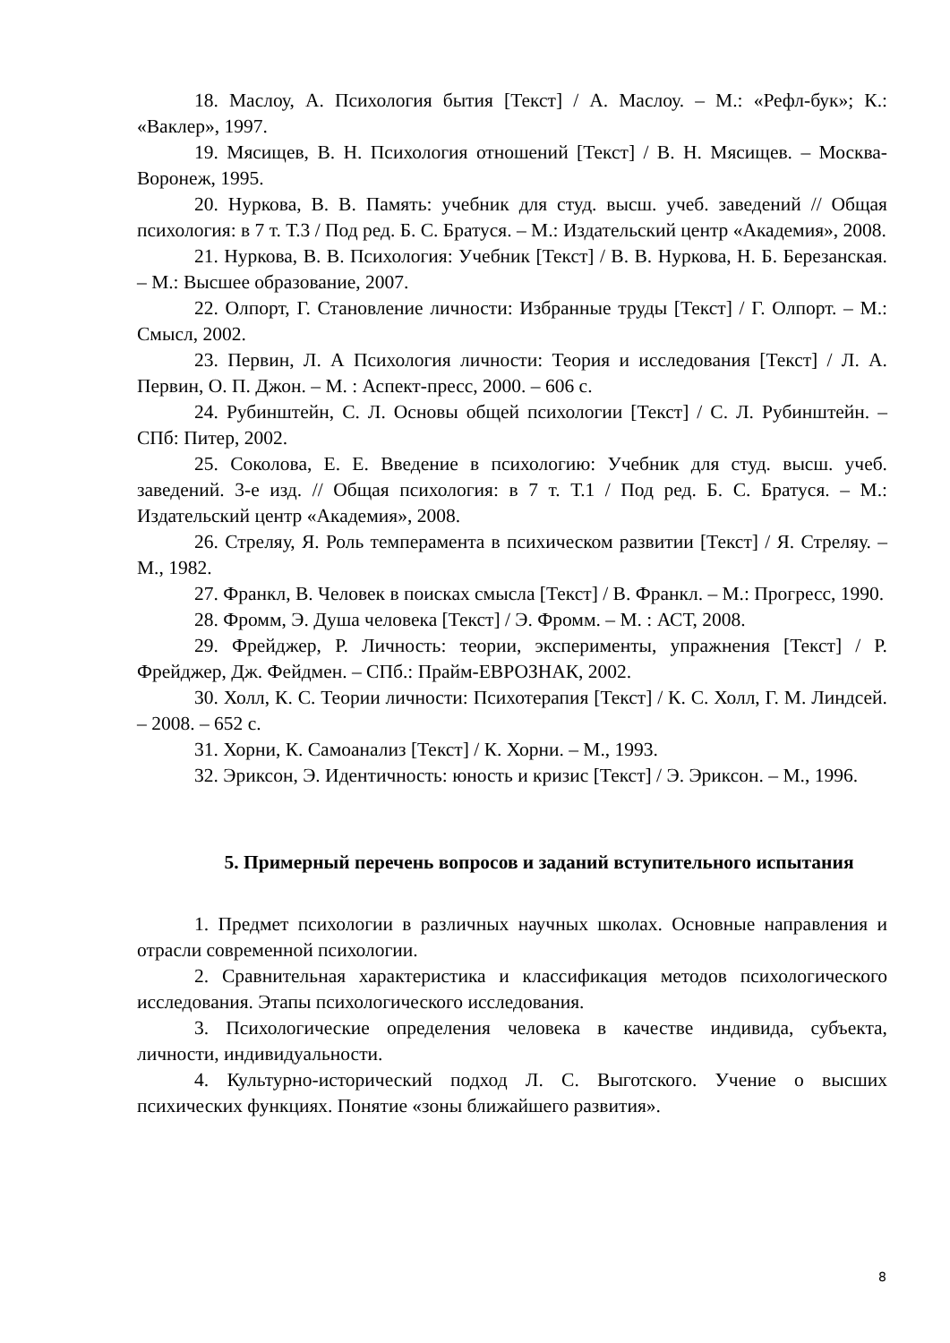18. Маслоу, А. Психология бытия [Текст] / А. Маслоу. – М.: «Рефл-бук»; К.: «Ваклер», 1997.
19. Мясищев, В. Н. Психология отношений [Текст] / В. Н. Мясищев. – Москва-Воронеж, 1995.
20. Нуркова, В. В. Память: учебник для студ. высш. учеб. заведений // Общая психология: в 7 т. Т.3 / Под ред. Б. С. Братуся. – М.: Издательский центр «Академия», 2008.
21. Нуркова, В. В. Психология: Учебник [Текст] / В. В. Нуркова, Н. Б. Березанская. – М.: Высшее образование, 2007.
22. Олпорт, Г. Становление личности: Избранные труды [Текст] / Г. Олпорт. – М.: Смысл, 2002.
23. Первин, Л. А Психология личности: Теория и исследования [Текст] / Л. А. Первин, О. П. Джон. – М. : Аспект-пресс, 2000. – 606 с.
24. Рубинштейн, С. Л. Основы общей психологии [Текст] / С. Л. Рубинштейн. – СПб: Питер, 2002.
25. Соколова, Е. Е. Введение в психологию: Учебник для студ. высш. учеб. заведений. 3-е изд. // Общая психология: в 7 т. Т.1 / Под ред. Б. С. Братуся. – М.: Издательский центр «Академия», 2008.
26. Стреляу, Я. Роль темперамента в психическом развитии [Текст] / Я. Стреляу. – М., 1982.
27. Франкл, В. Человек в поисках смысла [Текст] / В. Франкл. – М.: Прогресс, 1990.
28. Фромм, Э. Душа человека [Текст] / Э. Фромм. – М. : АСТ, 2008.
29. Фрейджер, Р. Личность: теории, эксперименты, упражнения [Текст] / Р. Фрейджер, Дж. Фейдмен. – СПб.: Прайм-ЕВРОЗНАК, 2002.
30. Холл, К. С. Теории личности: Психотерапия [Текст] / К. С. Холл, Г. М. Линдсей. – 2008. – 652 с.
31. Хорни, К. Самоанализ [Текст] / К. Хорни. – М., 1993.
32. Эриксон, Э. Идентичность: юность и кризис [Текст] / Э. Эриксон. – М., 1996.
5. Примерный перечень вопросов и заданий вступительного испытания
1. Предмет психологии в различных научных школах. Основные направления и отрасли современной психологии.
2. Сравнительная характеристика и классификация методов психологического исследования. Этапы психологического исследования.
3. Психологические определения человека в качестве индивида, субъекта, личности, индивидуальности.
4. Культурно-исторический подход Л. С. Выготского. Учение о высших психических функциях. Понятие «зоны ближайшего развития».
8